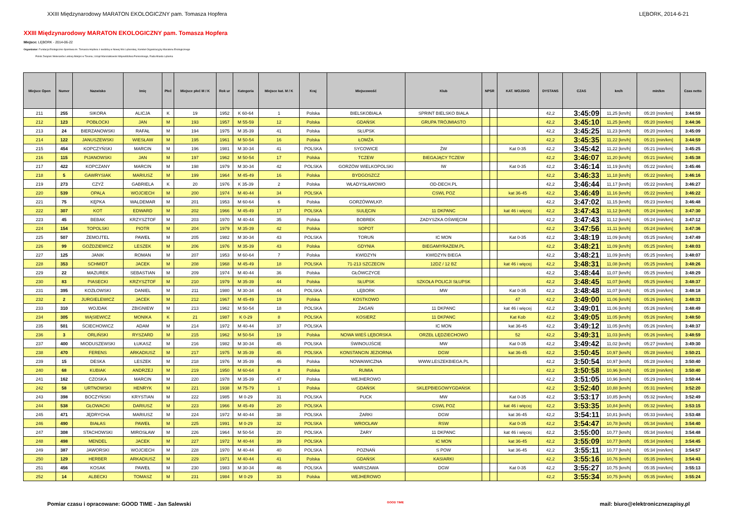XXIII Międzynarodowy MARATON EKOLOGICZNY pam. Tomasza Hopfera LĘBORK, 2014-6-21
XXIII Międzynarodowy MARATON EKOLOGICZNY pam. Tomasza Hopfera
Miejsce: LĘBORK - 2014-06-22
Organizator: Fundacja Ekologiczno-Sportowa im. Tomasza Hopfera z siedzibą w Nowej Wsi Lęborskiej, Komitet Organizacyjny Maratonu Ekologicznego
Polski Związek Weteranów Lekkiej Atletyki w Toruniu, Urząd Marszałkowski Województwa Pomorskiego, Rada Miasta Lęborka
| Miejsce Open | Numer | Nazwisko | Imię | Płeć | Miejsce płeć M / K | Rok ur | Kategoria | Miejsce kat. M / K | Kraj | Miejscowość | Klub | NPSR | | KAT. WOJSKO | DYSTANS | CZAS | km/h | min/km | Czas netto |
| --- | --- | --- | --- | --- | --- | --- | --- | --- | --- | --- | --- | --- | --- | --- | --- | --- | --- | --- | --- |
| 211 | 255 | SIKORA | ALICJA | K | 19 | 1952 | K 60-64 | 1 | Polska | BIELSKOBIALA | SPRINT BIELSKO BIALA | | | | 42,2 | 3:45:09 | 11,25 [km/h] | 05:20 [min/km] | 3:44:59 |
| 212 | 123 | POBŁOCKI | JAN | M | 193 | 1957 | M 55-59 | 12 | Polska | GDAŃSK | GRUPA TRÓJMIASTO | | | | 42,2 | 3:45:10 | 11,25 [km/h] | 05:20 [min/km] | 3:44:36 |
| 213 | 24 | BIERZANOWSKI | RAFAŁ | M | 194 | 1975 | M 35-39 | 41 | Polska | SŁUPSK | | | | | 42,2 | 3:45:25 | 11,23 [km/h] | 05:20 [min/km] | 3:45:09 |
| 214 | 122 | JANUSZEWSKI | WIESŁAW | M | 195 | 1961 | M 50-54 | 16 | Polska | ŁOMŻA | | | | | 42,2 | 3:45:35 | 11,22 [km/h] | 05:21 [min/km] | 3:44:59 |
| 215 | 454 | KOPCZYŃSKI | MARCIN | M | 196 | 1981 | M 30-34 | 41 | POLSKA | SYCOWICE | ŻW | | | Kat 0-35 | 42,2 | 3:45:42 | 11,22 [km/h] | 05:21 [min/km] | 3:45:25 |
| 216 | 115 | PIJANOWSKI | JAN | M | 197 | 1962 | M 50-54 | 17 | Polska | TCZEW | BIEGAJĄCY TCZEW | | | | 42,2 | 3:46:07 | 11,20 [km/h] | 05:21 [min/km] | 3:45:38 |
| 217 | 422 | KOPCZANY | MARCIN | M | 198 | 1979 | M 30-34 | 42 | POLSKA | GORZÓW WIELKOPOLSKI | IW | | | Kat 0-35 | 42,2 | 3:46:14 | 11,19 [km/h] | 05:22 [min/km] | 3:45:46 |
| 218 | 5 | GAWRYSIAK | MARIUSZ | M | 199 | 1964 | M 45-49 | 16 | Polska | BYDGOSZCZ | | | | | 42,2 | 3:46:33 | 11,18 [km/h] | 05:22 [min/km] | 3:46:16 |
| 219 | 273 | CZYŻ | GABRIELA | K | 20 | 1976 | K 35-39 | 2 | Polska | WŁADYSŁAWOWO | OD-DECH.PL | | | | 42,2 | 3:46:44 | 11,17 [km/h] | 05:22 [min/km] | 3:46:27 |
| 220 | 539 | OPALA | WOJCIECH | M | 200 | 1974 | M 40-44 | 34 | POLSKA | | CSWL POZ | | | kat 36-45 | 42,2 | 3:46:49 | 11,16 [km/h] | 05:22 [min/km] | 3:46:22 |
| 221 | 75 | KĘPKA | WALDEMAR | M | 201 | 1953 | M 60-64 | 6 | Polska | GORZÓWWLKP. | | | | | 42,2 | 3:47:02 | 11,15 [km/h] | 05:23 [min/km] | 3:46:48 |
| 222 | 307 | KOT | EDWARD | M | 202 | 1966 | M 45-49 | 17 | POLSKA | SULĘCIN | 11 DKPANC | | | kat 46 i więcej | 42,2 | 3:47:43 | 11,12 [km/h] | 05:24 [min/km] | 3:47:30 |
| 223 | 45 | BEBAK | KRZYSZTOF | M | 203 | 1970 | M 40-44 | 35 | Polska | BOBREK | ZADYSZKA OŚWIĘCIM | | | | 42,2 | 3:47:43 | 11,12 [km/h] | 05:24 [min/km] | 3:47:12 |
| 224 | 154 | TOPOLSKI | PIOTR | M | 204 | 1979 | M 35-39 | 42 | Polska | SOPOT | | | | | 42,2 | 3:47:56 | 11,11 [km/h] | 05:24 [min/km] | 3:47:36 |
| 225 | 507 | ŻEMOJTEL | PAWEŁ | M | 205 | 1982 | M 30-34 | 43 | POLSKA | TORUŃ | IC MON | | | Kat 0-35 | 42,2 | 3:48:19 | 11,09 [km/h] | 05:25 [min/km] | 3:47:49 |
| 226 | 99 | GOŹDZIEWICZ | LESZEK | M | 206 | 1976 | M 35-39 | 43 | Polska | GDYNIA | BIEGAMYRAZEM.PL | | | | 42,2 | 3:48:21 | 11,09 [km/h] | 05:25 [min/km] | 3:48:03 |
| 227 | 125 | JANIK | ROMAN | M | 207 | 1953 | M 60-64 | 7 | Polska | KWIDZYN | KWIDZYN BIEGA | | | | 42,2 | 3:48:21 | 11,09 [km/h] | 05:25 [min/km] | 3:48:07 |
| 228 | 353 | SCHMIDT | JACEK | M | 208 | 1968 | M 45-49 | 18 | POLSKA | 71-213 SZCZECIN | 12DZ / 12 BZ | | | kat 46 i więcej | 42,2 | 3:48:31 | 11,08 [km/h] | 05:25 [min/km] | 3:48:26 |
| 229 | 22 | MAZUREK | SEBASTIAN | M | 209 | 1974 | M 40-44 | 36 | Polska | GŁÓWCZYCE | | | | | 42,2 | 3:48:44 | 11,07 [km/h] | 05:25 [min/km] | 3:48:29 |
| 230 | 83 | PIASECKI | KRZYSZTOF | M | 210 | 1979 | M 35-39 | 44 | Polska | SŁUPSK | SZKOŁA POLICJI SŁUPSK | | | | 42,2 | 3:48:45 | 11,07 [km/h] | 05:25 [min/km] | 3:48:37 |
| 231 | 395 | KOZŁOWSKI | DANIEL | M | 211 | 1980 | M 30-34 | 44 | POLSKA | LĘBORK | MW | | | Kat 0-35 | 42,2 | 3:48:48 | 11,07 [km/h] | 05:25 [min/km] | 3:48:18 |
| 232 | 2 | JURGIELEWICZ | JACEK | M | 212 | 1967 | M 45-49 | 19 | Polska | KOSTKOWO | | | | 47 | 42,2 | 3:49:00 | 11,06 [km/h] | 05:26 [min/km] | 3:48:33 |
| 233 | 310 | WOJDAK | ZBIGNIEW | M | 213 | 1962 | M 50-54 | 18 | POLSKA | ŻAGAŃ | 11 DKPANC | | | kat 46 i więcej | 42,2 | 3:49:01 | 11,06 [km/h] | 05:26 [min/km] | 3:48:49 |
| 234 | 305 | WĄSIEWICZ | MONIKA | K | 21 | 1987 | K 0-29 | 8 | POLSKA | KOSIERZ | 11 DKPANC | | | Kat Kob | 42,2 | 3:49:05 | 11,05 [km/h] | 05:26 [min/km] | 3:48:50 |
| 235 | 501 | ŚCIECHOWICZ | ADAM | M | 214 | 1972 | M 40-44 | 37 | POLSKA | | IC MON | | | kat 36-45 | 42,2 | 3:49:12 | 11,05 [km/h] | 05:26 [min/km] | 3:48:37 |
| 236 | 3 | ORLIŃSKI | RYSZARD | M | 215 | 1962 | M 50-54 | 19 | Polska | NOWA WIEŚ LĘBORSKA | ORZEŁ LĘDZIECHOWO | | | 52 | 42,2 | 3:49:31 | 11,03 [km/h] | 05:26 [min/km] | 3:48:59 |
| 237 | 400 | MIODUSZEWSKI | ŁUKASZ | M | 216 | 1982 | M 30-34 | 45 | POLSKA | ŚWINOUJŚCIE | MW | | | Kat 0-35 | 42,2 | 3:49:42 | 11,02 [km/h] | 05:27 [min/km] | 3:49:30 |
| 238 | 470 | FERENS | ARKADIUSZ | M | 217 | 1975 | M 35-39 | 45 | POLSKA | KONSTANCIN JEZIORNA | DGW | | | kat 36-45 | 42,2 | 3:50:45 | 10,97 [km/h] | 05:28 [min/km] | 3:50:21 |
| 239 | 15 | DESKA | LESZEK | M | 218 | 1976 | M 35-39 | 46 | Polska | NOWAIWICZNA | WWW.LESZEKBIEGA.PL | | | | 42,2 | 3:50:54 | 10,97 [km/h] | 05:28 [min/km] | 3:50:40 |
| 240 | 68 | KUBIAK | ANDRZEJ | M | 219 | 1950 | M 60-64 | 8 | Polska | RUMIA | | | | | 42,2 | 3:50:58 | 10,96 [km/h] | 05:28 [min/km] | 3:50:40 |
| 241 | 162 | CZOSKA | MARCIN | M | 220 | 1978 | M 35-39 | 47 | Polska | WEJHEROWO | | | | | 42,2 | 3:51:05 | 10,96 [km/h] | 05:29 [min/km] | 3:50:44 |
| 242 | 58 | URTNOWSKI | HENRYK | M | 221 | 1938 | M 75-79 | 1 | Polska | GDAŃSK | SKLEPBIEGOWYGDAŃSK | | | | 42,2 | 3:52:40 | 10,88 [km/h] | 05:31 [min/km] | 3:52:20 |
| 243 | 398 | BOCZYŃSKI | KRYSTIAN | M | 222 | 1985 | M 0-29 | 31 | POLSKA | PUCK | MW | | | Kat 0-35 | 42,2 | 3:53:17 | 10,85 [km/h] | 05:32 [min/km] | 3:52:49 |
| 244 | 538 | GŁOWACKI | DARIUSZ | M | 223 | 1966 | M 45-49 | 20 | POLSKA | | CSWL POZ | | | kat 46 i więcej | 42,2 | 3:53:35 | 10,84 [km/h] | 05:32 [min/km] | 3:53:15 |
| 245 | 471 | JĘDRYCHA | MARIUSZ | M | 224 | 1972 | M 40-44 | 38 | POLSKA | ŻARKI | DGW | | | kat 36-45 | 42,2 | 3:54:11 | 10,81 [km/h] | 05:33 [min/km] | 3:53:48 |
| 246 | 490 | BIAŁAS | PAWEŁ | M | 225 | 1991 | M 0-29 | 32 | POLSKA | WROCŁAW | RSW | | | Kat 0-35 | 42,2 | 3:54:47 | 10,78 [km/h] | 05:34 [min/km] | 3:54:40 |
| 247 | 308 | STACHOWSKI | MIROSŁAW | M | 226 | 1964 | M 50-54 | 20 | POLSKA | ŻARY | 11 DKPANC | | | kat 46 i więcej | 42,2 | 3:55:00 | 10,77 [km/h] | 05:34 [min/km] | 3:54:48 |
| 248 | 498 | MENDEL | JACEK | M | 227 | 1972 | M 40-44 | 39 | POLSKA | | IC MON | | | kat 36-45 | 42,2 | 3:55:09 | 10,77 [km/h] | 05:34 [min/km] | 3:54:45 |
| 249 | 387 | JAWORSKI | WOJCIECH | M | 228 | 1970 | M 40-44 | 40 | POLSKA | POZNAŃ | S POW | | | kat 36-45 | 42,2 | 3:55:11 | 10,77 [km/h] | 05:34 [min/km] | 3:54:57 |
| 250 | 129 | HERBER | ARKADIUSZ | M | 229 | 1971 | M 40-44 | 41 | Polska | GDAŃSK | KASIARKI | | | | 42,2 | 3:55:16 | 10,76 [km/h] | 05:35 [min/km] | 3:54:43 |
| 251 | 456 | KOSAK | PAWEŁ | M | 230 | 1983 | M 30-34 | 46 | POLSKA | WARSZAWA | DGW | | | Kat 0-35 | 42,2 | 3:55:27 | 10,75 [km/h] | 05:35 [min/km] | 3:55:13 |
| 252 | 14 | ALBECKI | TOMASZ | M | 231 | 1984 | M 0-29 | 33 | Polska | WEJHEROWO | | | | | 42,2 | 3:55:34 | 10,75 [km/h] | 05:35 [min/km] | 3:55:24 |
Pomiar czasu i opracowane: GOOD TIME - Jan Salewski GOOD TIME mail: biuro@elektronicznezapisy.pl